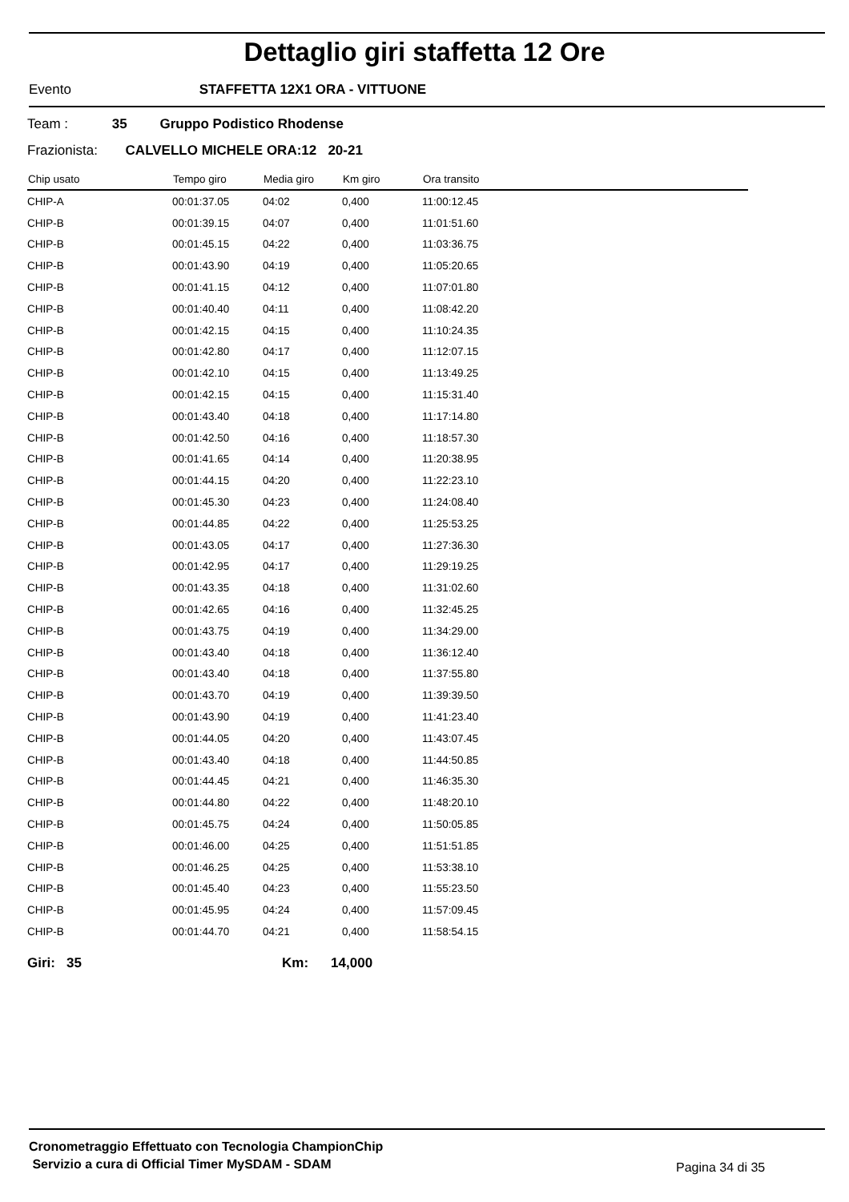Dettaglio giri staffetta 12 Ore
Evento STAFFETTA 12X1 ORA - VITTUONE
Team : 35 Gruppo Podistico Rhodense
Frazionista: CALVELLO MICHELE ORA:12 20-21
| Chip usato | Tempo giro | Media giro | Km giro | Ora transito |
| --- | --- | --- | --- | --- |
| CHIP-A | 00:01:37.05 | 04:02 | 0,400 | 11:00:12.45 |
| CHIP-B | 00:01:39.15 | 04:07 | 0,400 | 11:01:51.60 |
| CHIP-B | 00:01:45.15 | 04:22 | 0,400 | 11:03:36.75 |
| CHIP-B | 00:01:43.90 | 04:19 | 0,400 | 11:05:20.65 |
| CHIP-B | 00:01:41.15 | 04:12 | 0,400 | 11:07:01.80 |
| CHIP-B | 00:01:40.40 | 04:11 | 0,400 | 11:08:42.20 |
| CHIP-B | 00:01:42.15 | 04:15 | 0,400 | 11:10:24.35 |
| CHIP-B | 00:01:42.80 | 04:17 | 0,400 | 11:12:07.15 |
| CHIP-B | 00:01:42.10 | 04:15 | 0,400 | 11:13:49.25 |
| CHIP-B | 00:01:42.15 | 04:15 | 0,400 | 11:15:31.40 |
| CHIP-B | 00:01:43.40 | 04:18 | 0,400 | 11:17:14.80 |
| CHIP-B | 00:01:42.50 | 04:16 | 0,400 | 11:18:57.30 |
| CHIP-B | 00:01:41.65 | 04:14 | 0,400 | 11:20:38.95 |
| CHIP-B | 00:01:44.15 | 04:20 | 0,400 | 11:22:23.10 |
| CHIP-B | 00:01:45.30 | 04:23 | 0,400 | 11:24:08.40 |
| CHIP-B | 00:01:44.85 | 04:22 | 0,400 | 11:25:53.25 |
| CHIP-B | 00:01:43.05 | 04:17 | 0,400 | 11:27:36.30 |
| CHIP-B | 00:01:42.95 | 04:17 | 0,400 | 11:29:19.25 |
| CHIP-B | 00:01:43.35 | 04:18 | 0,400 | 11:31:02.60 |
| CHIP-B | 00:01:42.65 | 04:16 | 0,400 | 11:32:45.25 |
| CHIP-B | 00:01:43.75 | 04:19 | 0,400 | 11:34:29.00 |
| CHIP-B | 00:01:43.40 | 04:18 | 0,400 | 11:36:12.40 |
| CHIP-B | 00:01:43.40 | 04:18 | 0,400 | 11:37:55.80 |
| CHIP-B | 00:01:43.70 | 04:19 | 0,400 | 11:39:39.50 |
| CHIP-B | 00:01:43.90 | 04:19 | 0,400 | 11:41:23.40 |
| CHIP-B | 00:01:44.05 | 04:20 | 0,400 | 11:43:07.45 |
| CHIP-B | 00:01:43.40 | 04:18 | 0,400 | 11:44:50.85 |
| CHIP-B | 00:01:44.45 | 04:21 | 0,400 | 11:46:35.30 |
| CHIP-B | 00:01:44.80 | 04:22 | 0,400 | 11:48:20.10 |
| CHIP-B | 00:01:45.75 | 04:24 | 0,400 | 11:50:05.85 |
| CHIP-B | 00:01:46.00 | 04:25 | 0,400 | 11:51:51.85 |
| CHIP-B | 00:01:46.25 | 04:25 | 0,400 | 11:53:38.10 |
| CHIP-B | 00:01:45.40 | 04:23 | 0,400 | 11:55:23.50 |
| CHIP-B | 00:01:45.95 | 04:24 | 0,400 | 11:57:09.45 |
| CHIP-B | 00:01:44.70 | 04:21 | 0,400 | 11:58:54.15 |
Giri: 35 Km: 14,000
Cronometraggio Effettuato con Tecnologia ChampionChip
Servizio a cura di Official Timer MySDAM - SDAM
Pagina 34 di 35